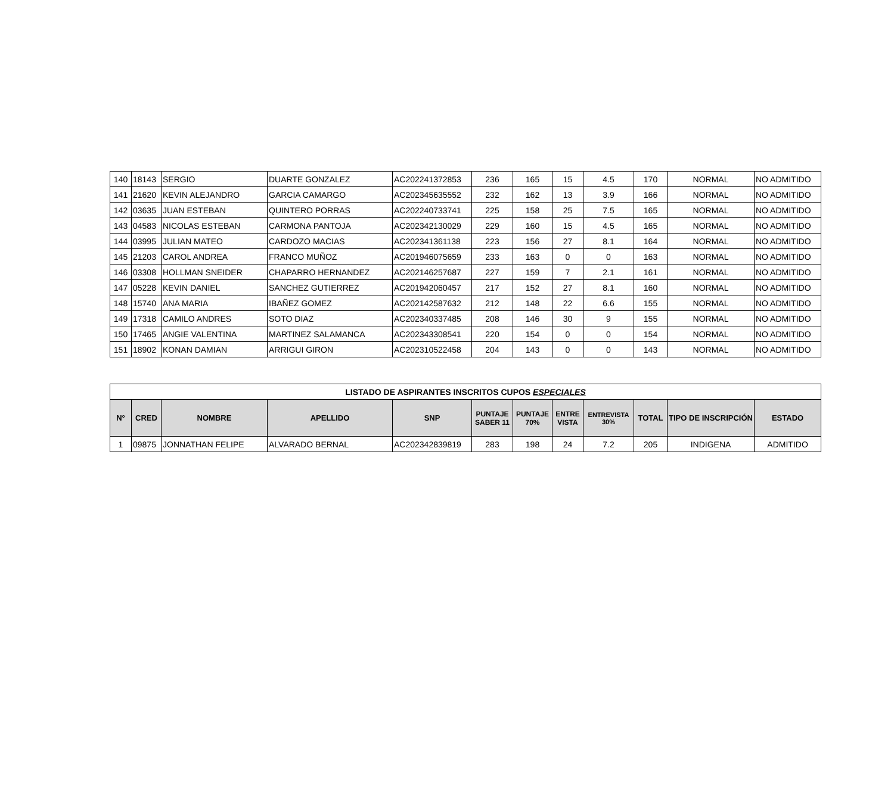| 140 | 18143 | SERGIO | DUARTE GONZALEZ | AC202241372853 | 236 | 165 | 15 | 4.5 | 170 | NORMAL | NO ADMITIDO |
| 141 | 21620 | KEVIN ALEJANDRO | GARCIA CAMARGO | AC202345635552 | 232 | 162 | 13 | 3.9 | 166 | NORMAL | NO ADMITIDO |
| 142 | 03635 | JUAN ESTEBAN | QUINTERO PORRAS | AC202240733741 | 225 | 158 | 25 | 7.5 | 165 | NORMAL | NO ADMITIDO |
| 143 | 04583 | NICOLAS ESTEBAN | CARMONA PANTOJA | AC202342130029 | 229 | 160 | 15 | 4.5 | 165 | NORMAL | NO ADMITIDO |
| 144 | 03995 | JULIAN MATEO | CARDOZO MACIAS | AC202341361138 | 223 | 156 | 27 | 8.1 | 164 | NORMAL | NO ADMITIDO |
| 145 | 21203 | CAROL ANDREA | FRANCO MUÑOZ | AC201946075659 | 233 | 163 | 0 | 0 | 163 | NORMAL | NO ADMITIDO |
| 146 | 03308 | HOLLMAN SNEIDER | CHAPARRO HERNANDEZ | AC202146257687 | 227 | 159 | 7 | 2.1 | 161 | NORMAL | NO ADMITIDO |
| 147 | 05228 | KEVIN DANIEL | SANCHEZ GUTIERREZ | AC201942060457 | 217 | 152 | 27 | 8.1 | 160 | NORMAL | NO ADMITIDO |
| 148 | 15740 | ANA MARIA | IBAÑEZ GOMEZ | AC202142587632 | 212 | 148 | 22 | 6.6 | 155 | NORMAL | NO ADMITIDO |
| 149 | 17318 | CAMILO ANDRES | SOTO DIAZ | AC202340337485 | 208 | 146 | 30 | 9 | 155 | NORMAL | NO ADMITIDO |
| 150 | 17465 | ANGIE VALENTINA | MARTINEZ SALAMANCA | AC202343308541 | 220 | 154 | 0 | 0 | 154 | NORMAL | NO ADMITIDO |
| 151 | 18902 | KONAN DAMIAN | ARRIGUI GIRON | AC202310522458 | 204 | 143 | 0 | 0 | 143 | NORMAL | NO ADMITIDO |
| LISTADO DE ASPIRANTES INSCRITOS CUPOS ESPECIALES | | | | | | | | | | | |
| --- | --- | --- | --- | --- | --- | --- | --- | --- | --- | --- | --- |
| N° | CRED | NOMBRE | APELLIDO | SNP | PUNTAJE SABER 11 | PUNTAJE 70% | ENTRE VISTA | ENTREVISTA 30% | TOTAL | TIPO DE INSCRIPCIÓN | ESTADO |
| 1 | 09875 | JONNATHAN FELIPE | ALVARADO BERNAL | AC202342839819 | 283 | 198 | 24 | 7.2 | 205 | INDIGENA | ADMITIDO |